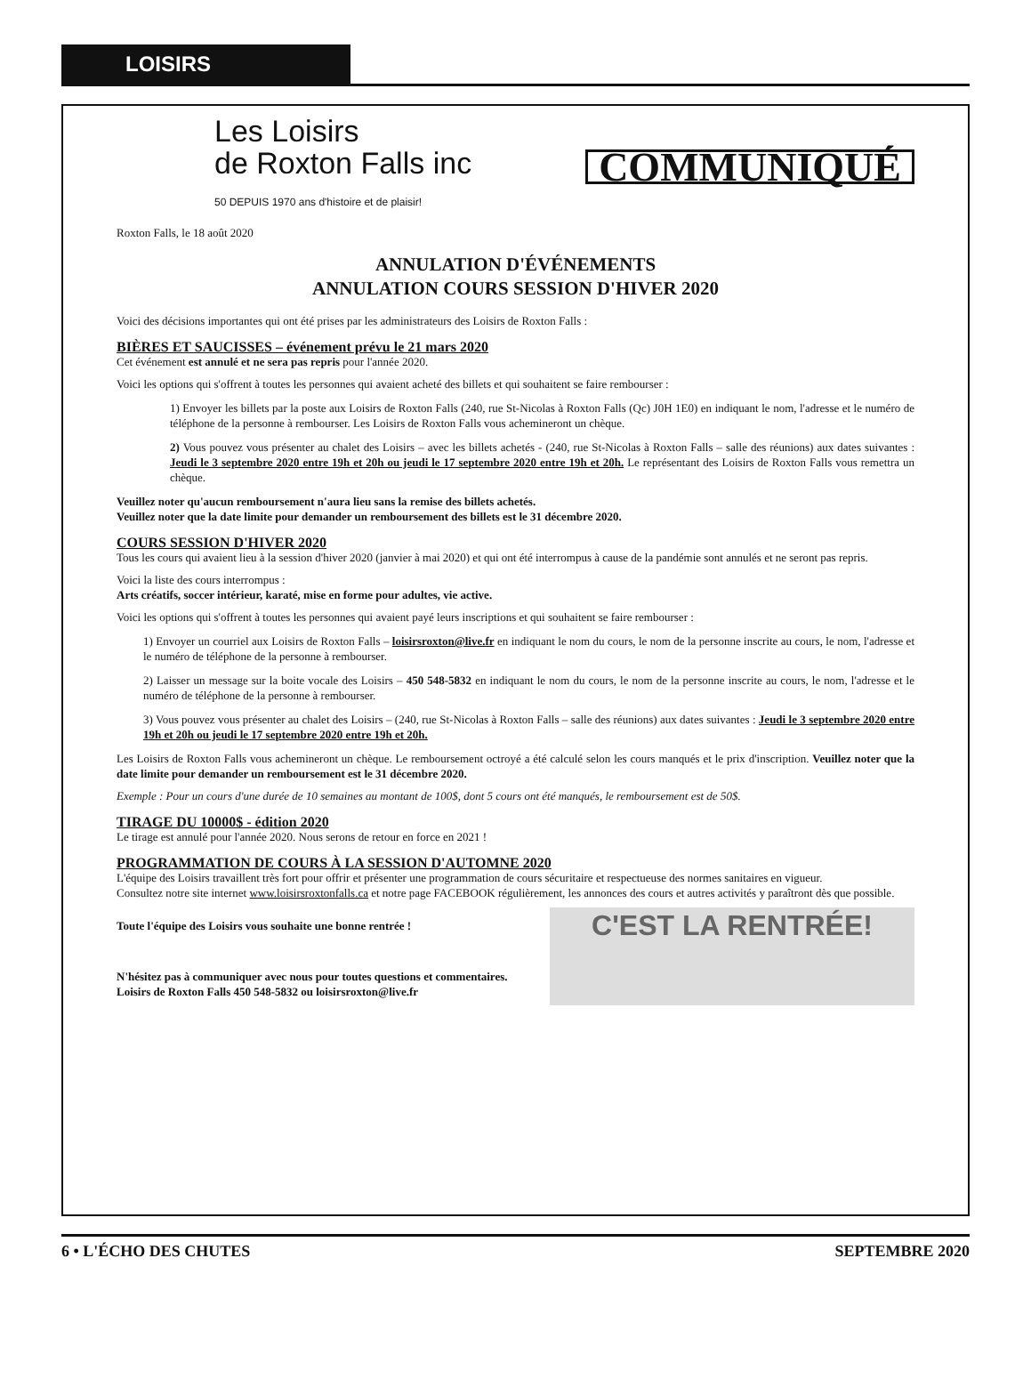LOISIRS
Les Loisirs
de Roxton Falls inc
50 DEPUIS 1970 ans d'histoire et de plaisir!
COMMUNIQUÉ
Roxton Falls, le 18 août 2020
ANNULATION D'ÉVÉNEMENTS
ANNULATION COURS SESSION D'HIVER 2020
Voici des décisions importantes qui ont été prises par les administrateurs des Loisirs de Roxton Falls :
BIÈRES ET SAUCISSES – événement prévu le 21 mars 2020
Cet événement est annulé et ne sera pas repris pour l'année 2020.
Voici les options qui s'offrent à toutes les personnes qui avaient acheté des billets et qui souhaitent se faire rembourser :
1) Envoyer les billets par la poste aux Loisirs de Roxton Falls (240, rue St-Nicolas à Roxton Falls (Qc) J0H 1E0) en indiquant le nom, l'adresse et le numéro de téléphone de la personne à rembourser. Les Loisirs de Roxton Falls vous achemineront un chèque.
2) Vous pouvez vous présenter au chalet des Loisirs – avec les billets achetés - (240, rue St-Nicolas à Roxton Falls – salle des réunions) aux dates suivantes : Jeudi le 3 septembre 2020 entre 19h et 20h ou jeudi le 17 septembre 2020 entre 19h et 20h. Le représentant des Loisirs de Roxton Falls vous remettra un chèque.
Veuillez noter qu'aucun remboursement n'aura lieu sans la remise des billets achetés.
Veuillez noter que la date limite pour demander un remboursement des billets est le 31 décembre 2020.
COURS SESSION D'HIVER 2020
Tous les cours qui avaient lieu à la session d'hiver 2020 (janvier à mai 2020) et qui ont été interrompus à cause de la pandémie sont annulés et ne seront pas repris.
Voici la liste des cours interrompus :
Arts créatifs, soccer intérieur, karaté, mise en forme pour adultes, vie active.
Voici les options qui s'offrent à toutes les personnes qui avaient payé leurs inscriptions et qui souhaitent se faire rembourser :
1) Envoyer un courriel aux Loisirs de Roxton Falls – loisirsroxton@live.fr en indiquant le nom du cours, le nom de la personne inscrite au cours, le nom, l'adresse et le numéro de téléphone de la personne à rembourser.
2) Laisser un message sur la boite vocale des Loisirs – 450 548-5832 en indiquant le nom du cours, le nom de la personne inscrite au cours, le nom, l'adresse et le numéro de téléphone de la personne à rembourser.
3) Vous pouvez vous présenter au chalet des Loisirs – (240, rue St-Nicolas à Roxton Falls – salle des réunions) aux dates suivantes : Jeudi le 3 septembre 2020 entre 19h et 20h ou jeudi le 17 septembre 2020 entre 19h et 20h.
Les Loisirs de Roxton Falls vous achemineront un chèque. Le remboursement octroyé a été calculé selon les cours manqués et le prix d'inscription. Veuillez noter que la date limite pour demander un remboursement est le 31 décembre 2020.
Exemple : Pour un cours d'une durée de 10 semaines au montant de 100$, dont 5 cours ont été manqués, le remboursement est de 50$.
TIRAGE DU 10000$ - édition 2020
Le tirage est annulé pour l'année 2020. Nous serons de retour en force en 2021 !
PROGRAMMATION DE COURS À LA SESSION D'AUTOMNE 2020
L'équipe des Loisirs travaillent très fort pour offrir et présenter une programmation de cours sécuritaire et respectueuse des normes sanitaires en vigueur.
Consultez notre site internet www.loisirsroxtonfalls.ca et notre page FACEBOOK régulièrement, les annonces des cours et autres activités y paraîtront dès que possible.
C'EST LA RENTRÉE!
Toute l'équipe des Loisirs vous souhaite une bonne rentrée !
N'hésitez pas à communiquer avec nous pour toutes questions et commentaires.
Loisirs de Roxton Falls 450 548-5832 ou loisirsroxton@live.fr
6 • L'ÉCHO DES CHUTES SEPTEMBRE 2020